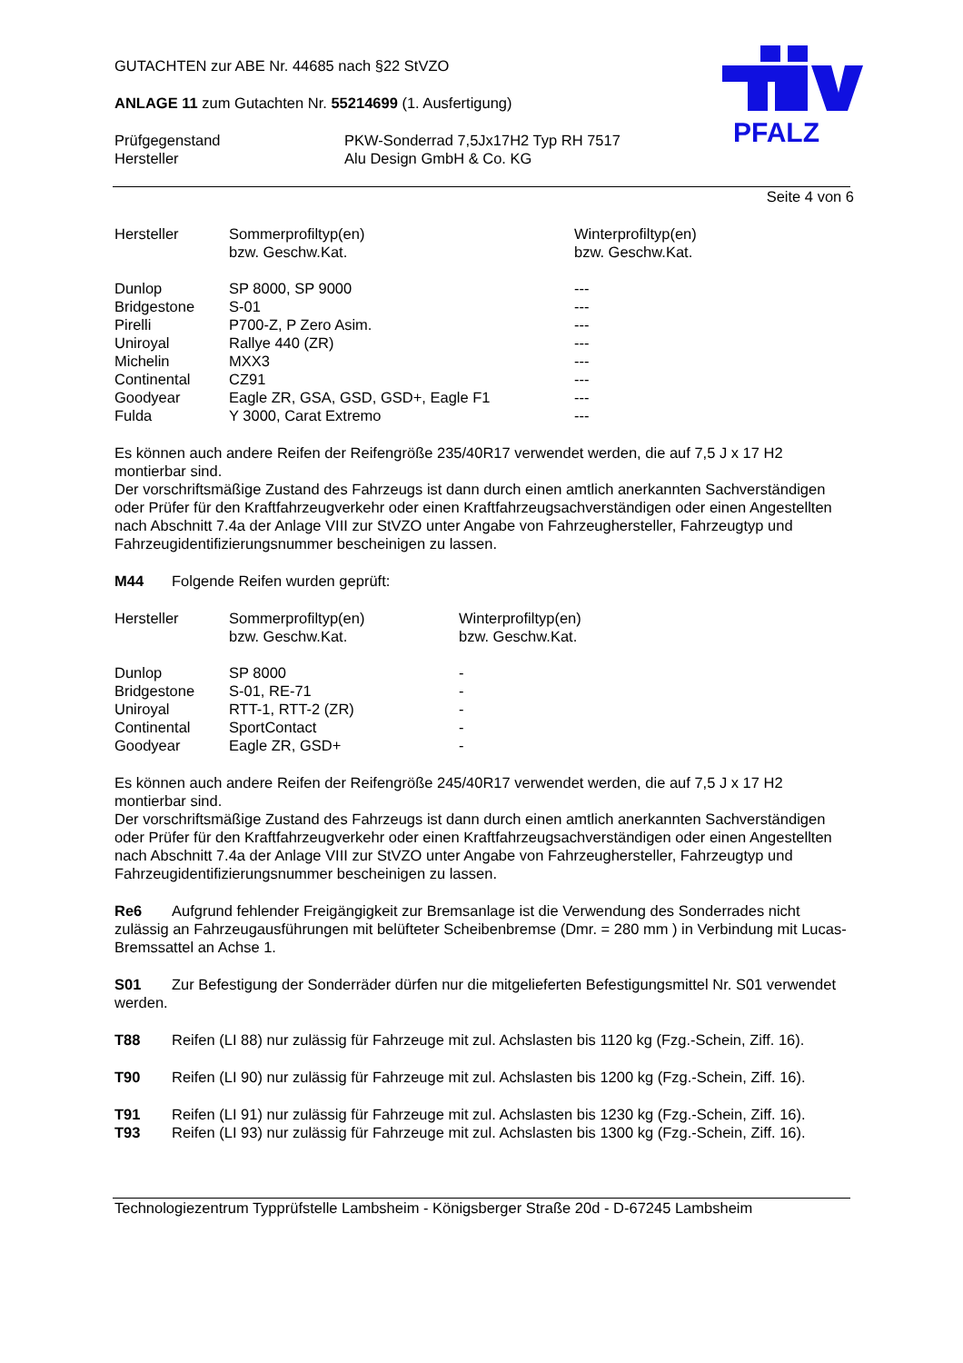PFALZ
GUTACHTEN zur ABE Nr. 44685 nach §22 StVZO
ANLAGE 11 zum Gutachten Nr. 55214699 (1. Ausfertigung)
| Prüfgegenstand | PKW-Sonderrad 7,5Jx17H2 Typ RH 7517 |
| Hersteller | Alu Design GmbH & Co. KG |
Seite 4 von 6
| Hersteller | Sommerprofiltyp(en) bzw. Geschw.Kat. | Winterprofiltyp(en) bzw. Geschw.Kat. |
| Dunlop | SP 8000, SP 9000 | --- |
| Bridgestone | S-01 | --- |
| Pirelli | P700-Z, P Zero Asim. | --- |
| Uniroyal | Rallye 440 (ZR) | --- |
| Michelin | MXX3 | --- |
| Continental | CZ91 | --- |
| Goodyear | Eagle ZR, GSA, GSD, GSD+, Eagle F1 | --- |
| Fulda | Y 3000, Carat Extremo | --- |
Es können auch andere Reifen der Reifengröße 235/40R17 verwendet werden, die auf 7,5 J x 17 H2 montierbar sind.
Der vorschriftsmäßige Zustand des Fahrzeugs ist dann durch einen amtlich anerkannten Sachverständigen oder Prüfer für den Kraftfahrzeugverkehr oder einen Kraftfahrzeugsachverständigen oder einen Angestellten nach Abschnitt 7.4a der Anlage VIII zur StVZO unter Angabe von Fahrzeughersteller, Fahrzeugtyp und Fahrzeugidentifizierungsnummer bescheinigen zu lassen.
M44 Folgende Reifen wurden geprüft:
| Hersteller | Sommerprofiltyp(en) bzw. Geschw.Kat. | Winterprofiltyp(en) bzw. Geschw.Kat. |
| Dunlop | SP 8000 | - |
| Bridgestone | S-01, RE-71 | - |
| Uniroyal | RTT-1, RTT-2 (ZR) | - |
| Continental | SportContact | - |
| Goodyear | Eagle ZR, GSD+ | - |
Es können auch andere Reifen der Reifengröße 245/40R17 verwendet werden, die auf 7,5 J x 17 H2 montierbar sind.
Der vorschriftsmäßige Zustand des Fahrzeugs ist dann durch einen amtlich anerkannten Sachverständigen oder Prüfer für den Kraftfahrzeugverkehr oder einen Kraftfahrzeugsachverständigen oder einen Angestellten nach Abschnitt 7.4a der Anlage VIII zur StVZO unter Angabe von Fahrzeughersteller, Fahrzeugtyp und Fahrzeugidentifizierungsnummer bescheinigen zu lassen.
Re6 Aufgrund fehlender Freigängigkeit zur Bremsanlage ist die Verwendung des Sonderrades nicht zulässig an Fahrzeugausführungen mit belüfteter Scheibenbremse (Dmr. = 280 mm ) in Verbindung mit Lucas- Bremssattel an Achse 1.
S01 Zur Befestigung der Sonderräder dürfen nur die mitgelieferten Befestigungsmittel Nr. S01 verwendet werden.
T88 Reifen (LI 88) nur zulässig für Fahrzeuge mit zul. Achslasten bis 1120 kg (Fzg.-Schein, Ziff. 16).
T90 Reifen (LI 90) nur zulässig für Fahrzeuge mit zul. Achslasten bis 1200 kg (Fzg.-Schein, Ziff. 16).
T91 Reifen (LI 91) nur zulässig für Fahrzeuge mit zul. Achslasten bis 1230 kg (Fzg.-Schein, Ziff. 16).
T93 Reifen (LI 93) nur zulässig für Fahrzeuge mit zul. Achslasten bis 1300 kg (Fzg.-Schein, Ziff. 16).
Technologiezentrum Typprüfstelle Lambsheim - Königsberger Straße 20d - D-67245 Lambsheim